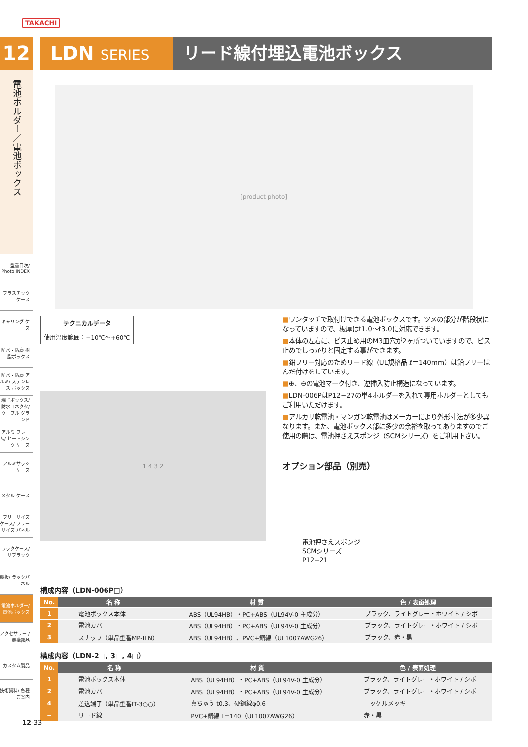TAKACHI
12
電池ホルダー／電池ボックス
型番目次/ Photo INDEX
プラスチック ケース
キャリング ケース
防水・防塵 樹脂ボックス
防水・防塵 アルミ/ ステンレス ボックス
端子ボックス/ 防水コネクタ/ ケーブル グランド
アルミ フレーム/ ヒートシンク ケース
アルミサッシ ケース
メタル ケース
フリーサイズ ケース/ フリーサイズ パネル
ラックケース/ サブラック
棚板/ ラックパネル
電池ホルダー/ 電池ボックス
アクセサリー /機構部品
カスタム製品
技術資料/ 各種ご案内
LDN SERIES
リード線付埋込電池ボックス
[product photo]
テクニカルデータ
使用温度範囲：−10℃〜+60℃
■ワンタッチで取付けできる電池ボックスです。ツメの部分が階段状になっていますので、板厚はt1.0〜t3.0に対応できます。
■本体の左右に、ビス止め用のM3皿穴が2ヶ所ついていますので、ビス止めでしっかりと固定する事ができます。
■鉛フリー対応のためリード線（UL規格品 ℓ＝140mm）は鉛フリーはんだ付けをしています。
■⊕、⊖の電池マーク付き、逆挿入防止構造になっています。
■LDN-006PはP12−27の単4ホルダーを入れて専用ホルダーとしてもご利用いただけます。
■アルカリ乾電池・マンガン乾電池はメーカーにより外形寸法が多少異なります。また、電池ボックス部に多少の余裕を取ってありますのでご使用の際は、電池押さえスポンジ（SCMシリーズ）をご利用下さい。
1 4 3 2
オプション部品（別売）
電池押さえスポンジ
SCMシリーズ
P12−21
構成内容（LDN-006P□）
| No. | 名 称 | 材 質 | 色 / 表面処理 |
| --- | --- | --- | --- |
| 1 | 電池ボックス本体 | ABS（UL94HB）・PC+ABS（UL94V-0 主成分） | ブラック、ライトグレー・ホワイト / シボ |
| 2 | 電池カバー | ABS（UL94HB）・PC+ABS（UL94V-0 主成分） | ブラック、ライトグレー・ホワイト / シボ |
| 3 | スナップ（単品型番MP-ILN） | ABS（UL94HB）、PVC+銅線（UL1007AWG26） | ブラック、赤・黒 |
構成内容（LDN-2□, 3□, 4□）
| No. | 名 称 | 材 質 | 色 / 表面処理 |
| --- | --- | --- | --- |
| 1 | 電池ボックス本体 | ABS（UL94HB）・PC+ABS（UL94V-0 主成分） | ブラック、ライトグレー・ホワイト / シボ |
| 2 | 電池カバー | ABS（UL94HB）・PC+ABS（UL94V-0 主成分） | ブラック、ライトグレー・ホワイト / シボ |
| 4 | 差込端子（単品型番IT-3○○） | 真ちゅう t0.3、硬鋼線φ0.6 | ニッケルメッキ |
| − | リード線 | PVC+銅線 L=140（UL1007AWG26） | 赤・黒 |
12-33